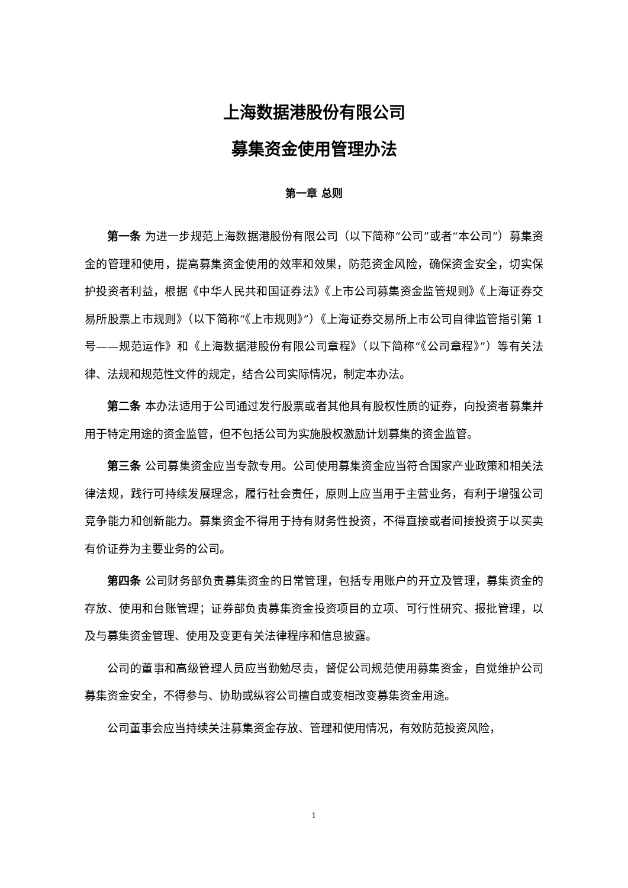上海数据港股份有限公司
募集资金使用管理办法
第一章 总则
第一条 为进一步规范上海数据港股份有限公司（以下简称“公司”或者“本公司”）募集资金的管理和使用，提高募集资金使用的效率和效果，防范资金风险，确保资金安全，切实保护投资者利益，根据《中华人民共和国证券法》《上市公司募集资金监管规则》《上海证券交易所股票上市规则》（以下简称“《上市规则》”）《上海证券交易所上市公司自律监管指引第 1 号——规范运作》和《上海数据港股份有限公司章程》（以下简称“《公司章程》”）等有关法律、法规和规范性文件的规定，结合公司实际情况，制定本办法。
第二条 本办法适用于公司通过发行股票或者其他具有股权性质的证券，向投资者募集并用于特定用途的资金监管，但不包括公司为实施股权激励计划募集的资金监管。
第三条 公司募集资金应当专款专用。公司使用募集资金应当符合国家产业政策和相关法律法规，践行可持续发展理念，履行社会责任，原则上应当用于主营业务，有利于增强公司竞争能力和创新能力。募集资金不得用于持有财务性投资，不得直接或者间接投资于以买卖有价证券为主要业务的公司。
第四条 公司财务部负责募集资金的日常管理，包括专用账户的开立及管理，募集资金的存放、使用和台账管理；证券部负责募集资金投资项目的立项、可行性研究、报批管理，以及与募集资金管理、使用及变更有关法律程序和信息披露。
公司的董事和高级管理人员应当勤勉尽责，督促公司规范使用募集资金，自觉维护公司募集资金安全，不得参与、协助或纵容公司擅自或变相改变募集资金用途。
公司董事会应当持续关注募集资金存放、管理和使用情况，有效防范投资风险，
1